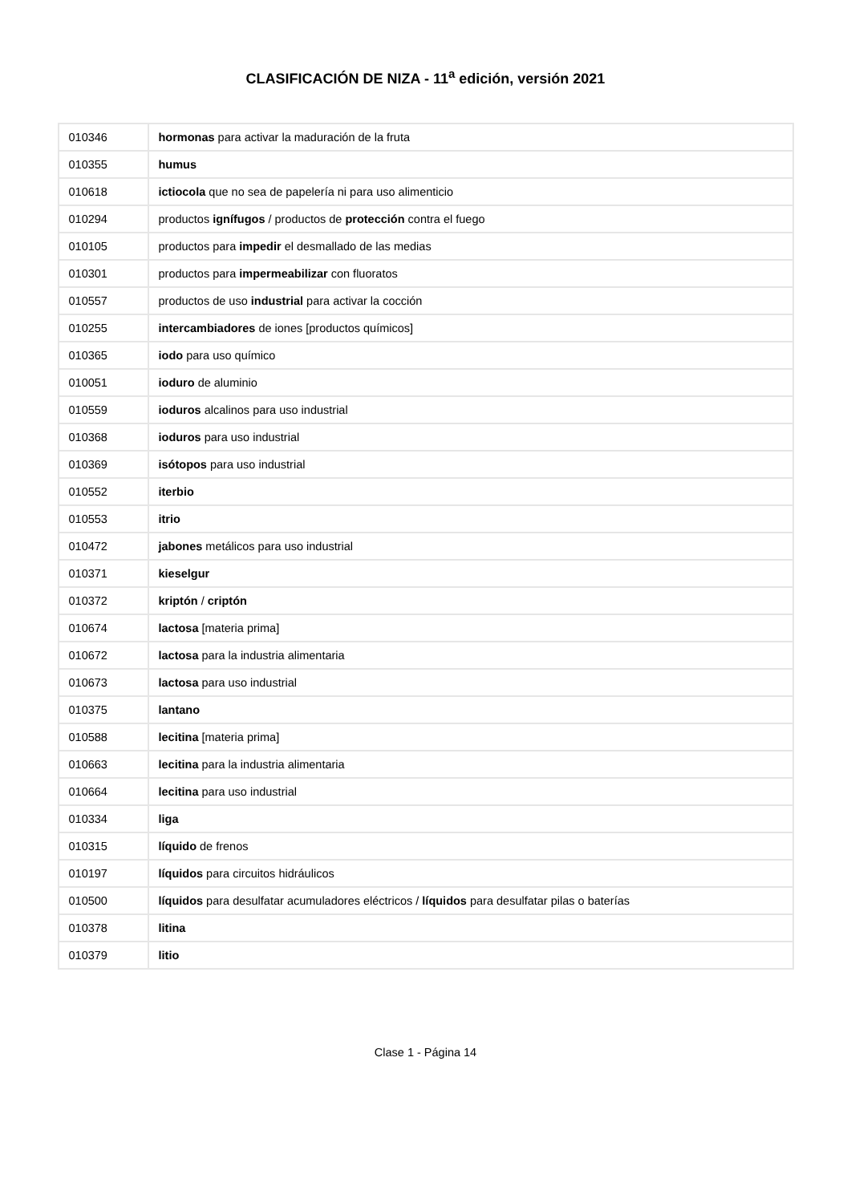CLASIFICACIÓN DE NIZA - 11<sup>a</sup> edición, versión 2021
| 010346 | hormonas para activar la maduración de la fruta |
| 010355 | humus |
| 010618 | ictiocola que no sea de papelería ni para uso alimenticio |
| 010294 | productos ignífugos / productos de protección contra el fuego |
| 010105 | productos para impedir el desmallado de las medias |
| 010301 | productos para impermeabilizar con fluoratos |
| 010557 | productos de uso industrial para activar la cocción |
| 010255 | intercambiadores de iones [productos químicos] |
| 010365 | iodo para uso químico |
| 010051 | ioduro de aluminio |
| 010559 | ioduros alcalinos para uso industrial |
| 010368 | ioduros para uso industrial |
| 010369 | isótopos para uso industrial |
| 010552 | iterbio |
| 010553 | itrio |
| 010472 | jabones metálicos para uso industrial |
| 010371 | kieselgur |
| 010372 | kriptón / criptón |
| 010674 | lactosa [materia prima] |
| 010672 | lactosa para la industria alimentaria |
| 010673 | lactosa para uso industrial |
| 010375 | lantano |
| 010588 | lecitina [materia prima] |
| 010663 | lecitina para la industria alimentaria |
| 010664 | lecitina para uso industrial |
| 010334 | liga |
| 010315 | líquido de frenos |
| 010197 | líquidos para circuitos hidráulicos |
| 010500 | líquidos para desulfatar acumuladores eléctricos / líquidos para desulfatar pilas o baterías |
| 010378 | litina |
| 010379 | litio |
Clase 1 - Página 14